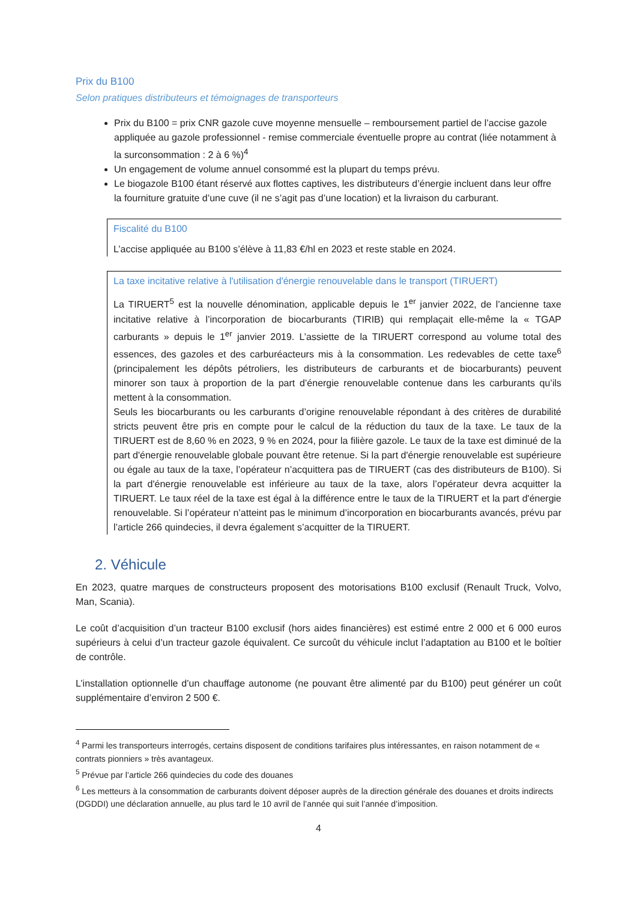Prix du B100
Selon pratiques distributeurs et témoignages de transporteurs
Prix du B100 = prix CNR gazole cuve moyenne mensuelle – remboursement partiel de l’accise gazole appliquée au gazole professionnel - remise commerciale éventuelle propre au contrat (liée notamment à la surconsommation : 2 à 6 %)<sup>4</sup>
Un engagement de volume annuel consommé est la plupart du temps prévu.
Le biogazole B100 étant réservé aux flottes captives, les distributeurs d’énergie incluent dans leur offre la fourniture gratuite d’une cuve (il ne s’agit pas d’une location) et la livraison du carburant.
Fiscalité du B100
L’accise appliquée au B100 s’élève à 11,83 €/hl en 2023 et reste stable en 2024.
La taxe incitative relative à l'utilisation d'énergie renouvelable dans le transport (TIRUERT)
La TIRUERT<sup>5</sup> est la nouvelle dénomination, applicable depuis le 1<sup>er</sup> janvier 2022, de l’ancienne taxe incitative relative à l’incorporation de biocarburants (TIRIB) qui remplaçait elle-même la « TGAP carburants » depuis le 1<sup>er</sup> janvier 2019. L’assiette de la TIRUERT correspond au volume total des essences, des gazoles et des carburéacteurs mis à la consommation. Les redevables de cette taxe<sup>6</sup> (principalement les dépôts pétroliers, les distributeurs de carburants et de biocarburants) peuvent minorer son taux à proportion de la part d’énergie renouvelable contenue dans les carburants qu’ils mettent à la consommation.
Seuls les biocarburants ou les carburants d’origine renouvelable répondant à des critères de durabilité stricts peuvent être pris en compte pour le calcul de la réduction du taux de la taxe. Le taux de la TIRUERT est de 8,60 % en 2023, 9 % en 2024, pour la filière gazole. Le taux de la taxe est diminué de la part d'énergie renouvelable globale pouvant être retenue. Si la part d'énergie renouvelable est supérieure ou égale au taux de la taxe, l’opérateur n’acquittera pas de TIRUERT (cas des distributeurs de B100). Si la part d'énergie renouvelable est inférieure au taux de la taxe, alors l’opérateur devra acquitter la TIRUERT. Le taux réel de la taxe est égal à la différence entre le taux de la TIRUERT et la part d'énergie renouvelable. Si l’opérateur n’atteint pas le minimum d’incorporation en biocarburants avancés, prévu par l’article 266 quindecies, il devra également s’acquitter de la TIRUERT.
2. Véhicule
En 2023, quatre marques de constructeurs proposent des motorisations B100 exclusif (Renault Truck, Volvo, Man, Scania).
Le coût d’acquisition d’un tracteur B100 exclusif (hors aides financières) est estimé entre 2 000 et 6 000 euros supérieurs à celui d’un tracteur gazole équivalent. Ce surcoût du véhicule inclut l’adaptation au B100 et le boîtier de contrôle.
L’installation optionnelle d’un chauffage autonome (ne pouvant être alimenté par du B100) peut générer un coût supplémentaire d’environ 2 500 €.
<sup>4</sup> Parmi les transporteurs interrogés, certains disposent de conditions tarifaires plus intéressantes, en raison notamment de « contrats pionniers » très avantageux.
<sup>5</sup> Prévue par l’article 266 quindecies du code des douanes
<sup>6</sup> Les metteurs à la consommation de carburants doivent déposer auprès de la direction générale des douanes et droits indirects (DGDDI) une déclaration annuelle, au plus tard le 10 avril de l’année qui suit l’année d’imposition.
4